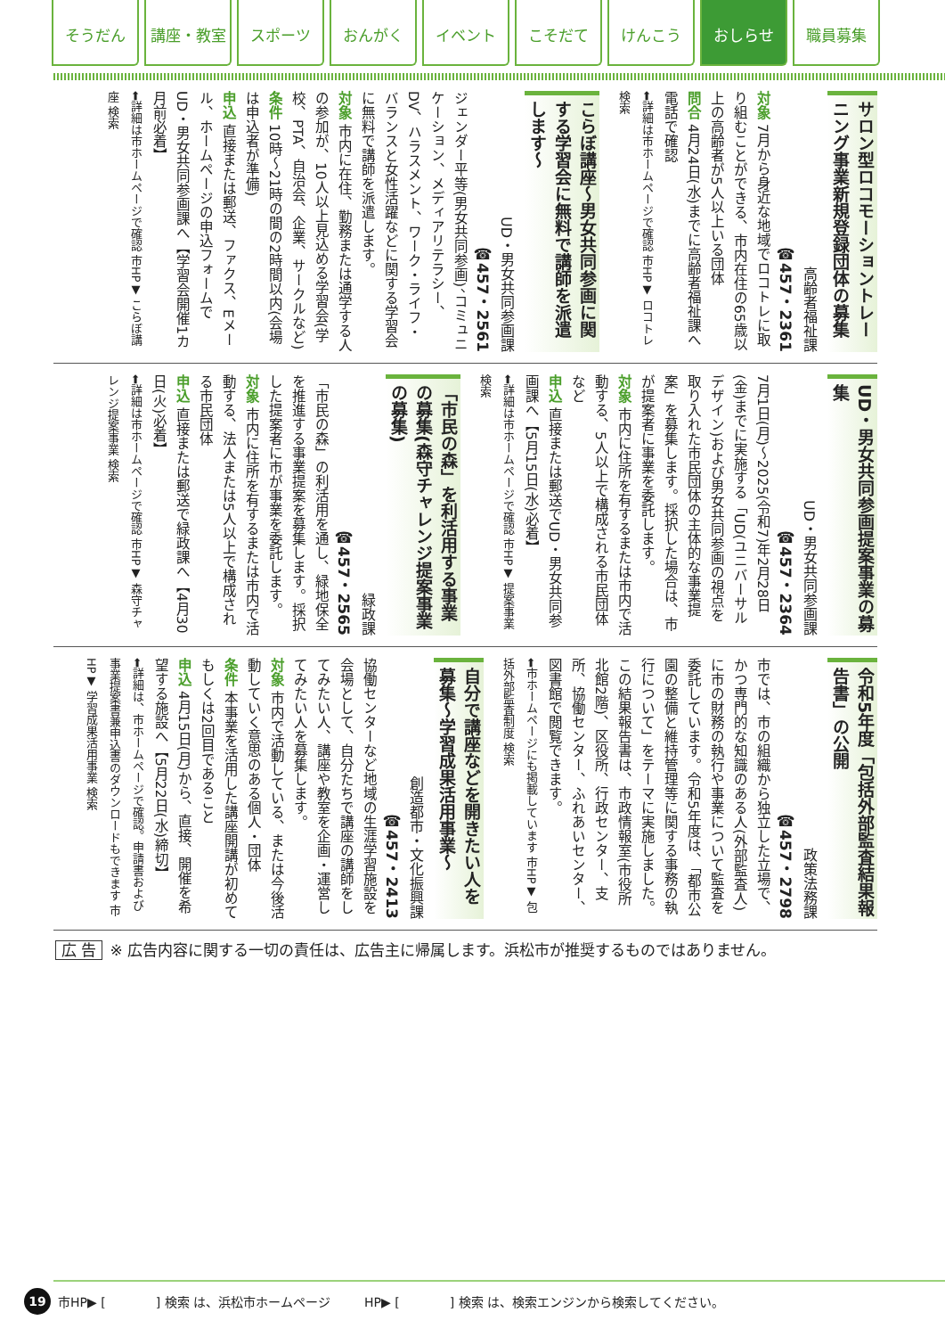そうだん 講座・教室 スポーツ おんがく イベント こそだて けんこう おしらせ 職員募集
サロン型ロコモーショントレーニング事業新規登録団体の募集
高齢者福祉課
☎457・2361
対象 7月から身近な地域でロコトレに取り組むことができる、市内在住の65歳以上の高齢者が5人以上いる団体
問合 4月24日(水)までに高齢者福祉課へ電話で確認
⬅詳細は市ホームページで確認 市HP▼ ロコトレ 検索
こらぼ講座～男女共同参画に関する学習会に無料で講師を派遣します～
UD・男女共同参画課
☎457・2561
ジェンダー平等(男女共同参画)、コミュニケーション、メディアリテラシー、DV、ハラスメント、ワーク・ライフ・バランスと女性活躍などに関する学習会に無料で講師を派遣します。
対象 市内に在住、勤務または通学する人の参加が、10人以上見込める学習会(学校、PTA、自治会、企業、サークルなど)
条件 10時～21時の間の2時間以内(会場は申込者が準備)
申込 直接または郵送、ファクス、Eメール、ホームページの申込フォームでUD・男女共同参画課へ【学習会開催1カ月前必着】
⬅詳細は市ホームページで確認 市HP▼ こらぼ講座 検索
UD・男女共同参画提案事業の募集
UD・男女共同参画課
☎457・2364
7月1日(月)～2025(令和7)年2月28日(金)までに実施する「UD(ユニバーサルデザイン)および男女共同参画の視点を取り入れた市民団体の主体的な事業提案」を募集します。採択した場合は、市が提案者に事業を委託します。
対象 市内に住所を有するまたは市内で活動する、5人以上で構成される市民団体など
申込 直接または郵送でUD・男女共同参画課へ【5月15日(水)必着】
⬅詳細は市ホームページで確認 市HP▼ 提案事業 検索
「市民の森」を利活用する事業の募集(森守チャレンジ提案事業の募集)
緑政課
☎457・2565
「市民の森」の利活用を通し、緑地保全を推進する事業提案を募集します。採択した提案者に市が事業を委託します。
対象 市内に住所を有するまたは市内で活動する、法人または5人以上で構成される市民団体
申込 直接または郵送で緑政課へ【4月30日(火)必着】
⬅詳細は市ホームページで確認 市HP▼ 森守チャレンジ提案事業 検索
令和5年度「包括外部監査結果報告書」の公開
政策法務課
☎457・2798
市では、市の組織から独立した立場で、かつ専門的な知識のある人(外部監査人)に市の財務の執行や事業について監査を委託しています。令和5年度は、「都市公園の整備と維持管理等に関する事務の執行について」をテーマに実施しました。この結果報告書は、市政情報室(市役所北館2階)、区役所、行政センター、支所、協働センター、ふれあいセンター、図書館で閲覧できます。
⬅市ホームページにも掲載しています 市HP▼ 包括外部監査制度 検索
自分で講座などを開きたい人を募集～学習成果活用事業～
創造都市・文化振興課
☎457・2413
協働センターなど地域の生涯学習施設を会場として、自分たちで講座の講師をしてみたい人、講座や教室を企画・運営してみたい人を募集します。
対象 市内で活動している、または今後活動していく意思のある個人・団体
条件 本事業を活用した講座開講が初めてもしくは2回目であること
申込 4月15日(月)から、直接、開催を希望する施設へ【5月22日(水)締切】
⬅詳細は、市ホームページで確認。申請書および事業提案書兼申込書のダウンロードもできます 市HP▼ 学習成果活用事業 検索
広 告 ※ 広告内容に関する一切の責任は、広告主に帰属します。浜松市が推奨するものではありません。
19 市HP▶ [　　　　] 検索 は、浜松市ホームページ HP▶ [　　　　] 検索 は、検索エンジンから検索してください。